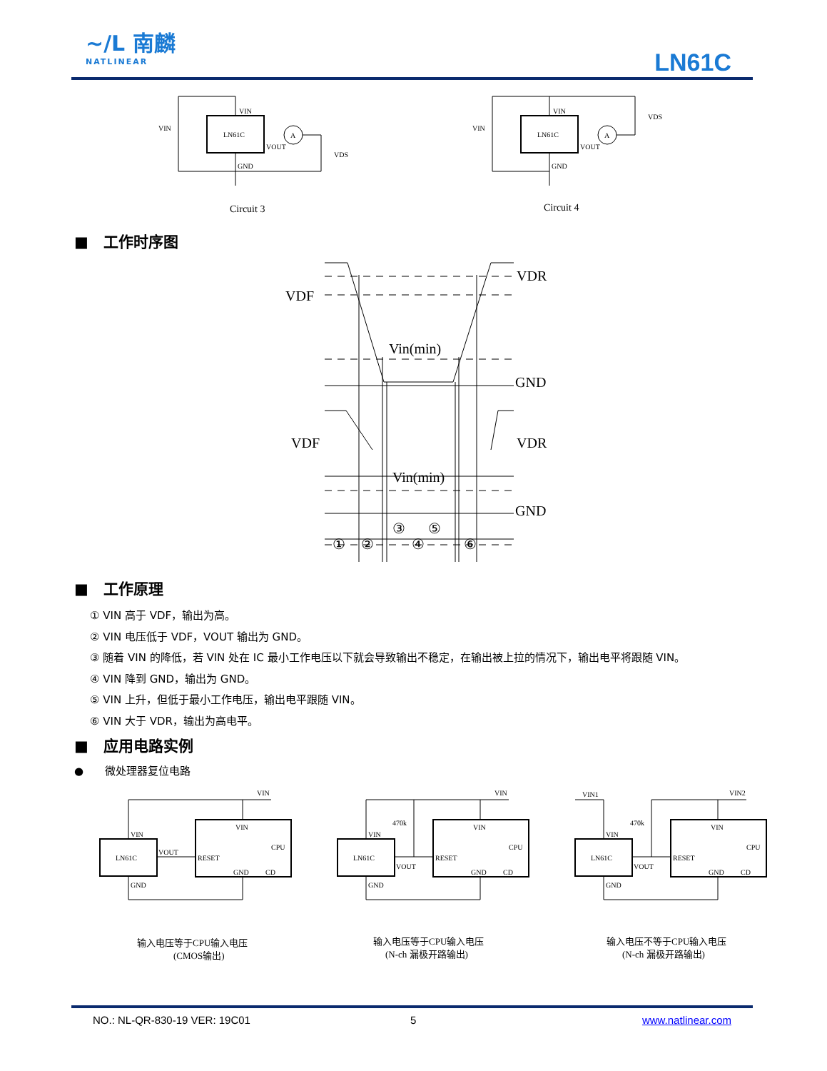~/L 南麟
NATLINEAR
LN61C
LN61C
VIN
VOUT
GND
VIN
VDS
A
Circuit 3
LN61C
VIN
VOUT
GND
VIN
VDS
A
Circuit 4
■　工作时序图
VDF
VDR
Vin(min)
GND
VDF
VDR
Vin(min)
GND
③
⑤
①
②
④
⑥
■　工作原理
① VIN 高于 VDF，输出为高。
② VIN 电压低于 VDF，VOUT 输出为 GND。
③ 随着 VIN 的降低，若 VIN 处在 IC 最小工作电压以下就会导致输出不稳定，在输出被上拉的情况下，输出电平将跟随 VIN。
④ VIN 降到 GND，输出为 GND。
⑤ VIN 上升，但低于最小工作电压，输出电平跟随 VIN。
⑥ VIN 大于 VDR，输出为高电平。
■　应用电路实例
●　　微处理器复位电路
VIN
VIN
VIN
LN61C
VOUT
RESET
CPU
GND
CD
GND
VIN
VIN
470k
VIN
LN61C
VOUT
RESET
CPU
GND
CD
GND
VIN1
VIN2
VIN
470k
VIN
LN61C
VOUT
RESET
CPU
GND
CD
GND
输入电压等于CPU输入电压
(CMOS输出)
输入电压等于CPU输入电压
(N-ch 漏极开路输出)
输入电压不等于CPU输入电压
(N-ch 漏极开路输出)
NO.: NL-QR-830-19 VER: 19C01 5 www.natlinear.com